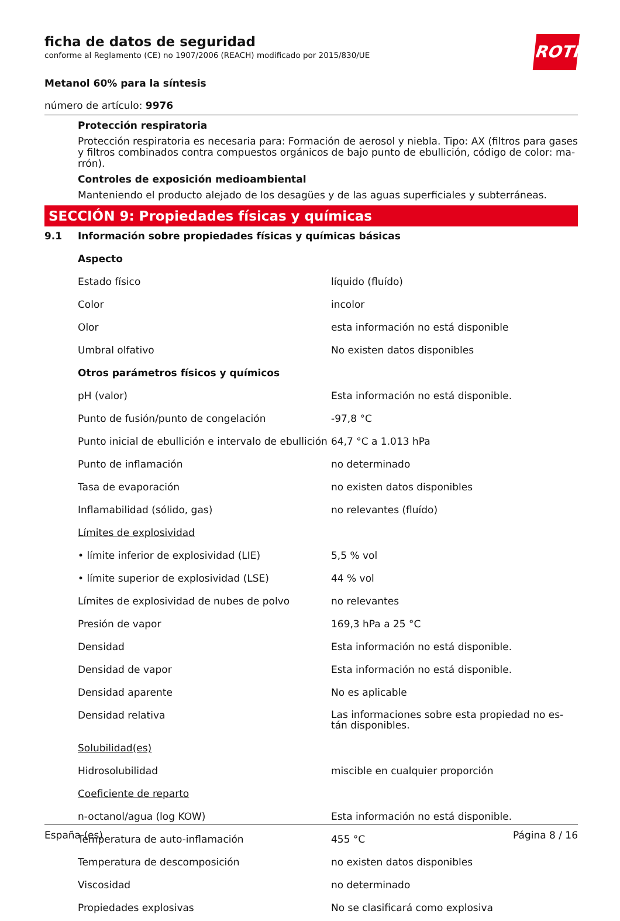ROTH
ficha de datos de seguridad
conforme al Reglamento (CE) no 1907/2006 (REACH) modificado por 2015/830/UE
Metanol 60% para la síntesis
número de artículo: 9976
Protección respiratoria
Protección respiratoria es necesaria para: Formación de aerosol y niebla. Tipo: AX (filtros para gases y filtros combinados contra compuestos orgánicos de bajo punto de ebullición, código de color: ma-rrón).
Controles de exposición medioambiental
Manteniendo el producto alejado de los desagües y de las aguas superficiales y subterráneas.
SECCIÓN 9: Propiedades físicas y químicas
| 9.1 | Información sobre propiedades físicas y químicas básicas | |
| | Aspecto | |
| | Estado físico | líquido (fluído) |
| | Color | incolor |
| | Olor | esta información no está disponible |
| | Umbral olfativo | No existen datos disponibles |
| | Otros parámetros físicos y químicos | |
| | pH (valor) | Esta información no está disponible. |
| | Punto de fusión/punto de congelación | -97,8 °C |
| | Punto inicial de ebullición e intervalo de ebullición | 64,7 °C a 1.013 hPa |
| | Punto de inflamación | no determinado |
| | Tasa de evaporación | no existen datos disponibles |
| | Inflamabilidad (sólido, gas) | no relevantes (fluído) |
| | Límites de explosividad | |
| | • límite inferior de explosividad (LIE) | 5,5 % vol |
| | • límite superior de explosividad (LSE) | 44 % vol |
| | Límites de explosividad de nubes de polvo | no relevantes |
| | Presión de vapor | 169,3 hPa a 25 °C |
| | Densidad | Esta información no está disponible. |
| | Densidad de vapor | Esta información no está disponible. |
| | Densidad aparente | No es aplicable |
| | Densidad relativa | Las informaciones sobre esta propiedad no es-tán disponibles. |
| | Solubilidad(es) | |
| | Hidrosolubilidad | miscible en cualquier proporción |
| | Coeficiente de reparto | |
| | n-octanol/agua (log KOW) | Esta información no está disponible. |
| | Temperatura de auto-inflamación | 455 °C |
| | Temperatura de descomposición | no existen datos disponibles |
| | Viscosidad | no determinado |
| | Propiedades explosivas | No se clasificará como explosiva |
España (es) Página 8 / 16